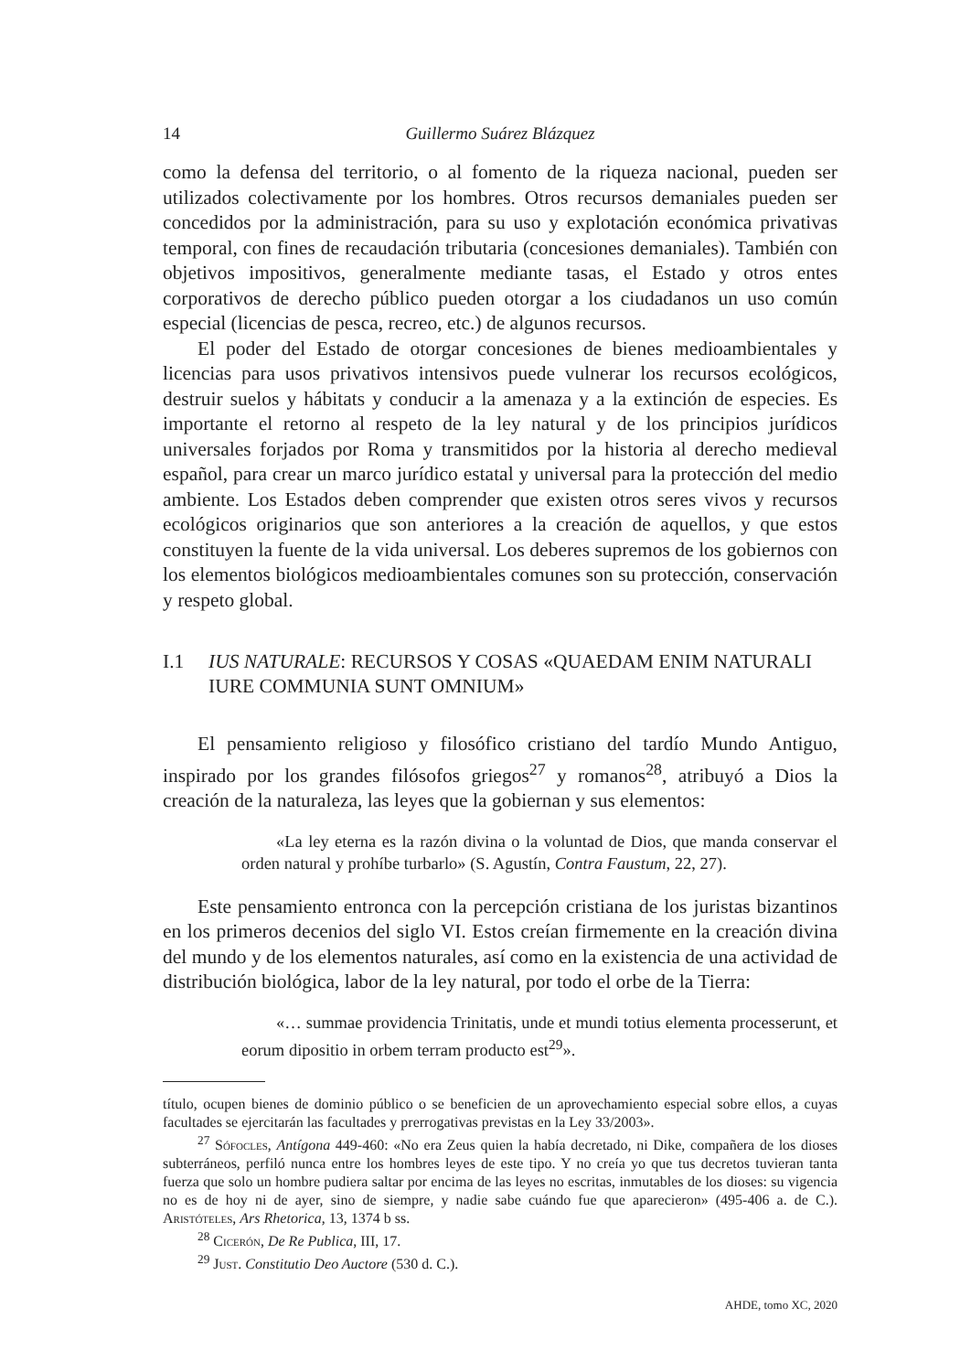14 Guillermo Suárez Blázquez
como la defensa del territorio, o al fomento de la riqueza nacional, pueden ser utilizados colectivamente por los hombres. Otros recursos demaniales pueden ser concedidos por la administración, para su uso y explotación económica privativas temporal, con fines de recaudación tributaria (concesiones demaniales). También con objetivos impositivos, generalmente mediante tasas, el Estado y otros entes corporativos de derecho público pueden otorgar a los ciudadanos un uso común especial (licencias de pesca, recreo, etc.) de algunos recursos.
El poder del Estado de otorgar concesiones de bienes medioambientales y licencias para usos privativos intensivos puede vulnerar los recursos ecológicos, destruir suelos y hábitats y conducir a la amenaza y a la extinción de especies. Es importante el retorno al respeto de la ley natural y de los principios jurídicos universales forjados por Roma y transmitidos por la historia al derecho medieval español, para crear un marco jurídico estatal y universal para la protección del medio ambiente. Los Estados deben comprender que existen otros seres vivos y recursos ecológicos originarios que son anteriores a la creación de aquellos, y que estos constituyen la fuente de la vida universal. Los deberes supremos de los gobiernos con los elementos biológicos medioambientales comunes son su protección, conservación y respeto global.
I.1 IUS NATURALE: RECURSOS Y COSAS «QUAEDAM ENIM NATURALI IURE COMMUNIA SUNT OMNIUM»
El pensamiento religioso y filosófico cristiano del tardío Mundo Antiguo, inspirado por los grandes filósofos griegos<sup>27</sup> y romanos<sup>28</sup>, atribuyó a Dios la creación de la naturaleza, las leyes que la gobiernan y sus elementos:
«La ley eterna es la razón divina o la voluntad de Dios, que manda conservar el orden natural y prohíbe turbarlo» (S. Agustín, Contra Faustum, 22, 27).
Este pensamiento entronca con la percepción cristiana de los juristas bizantinos en los primeros decenios del siglo VI. Estos creían firmemente en la creación divina del mundo y de los elementos naturales, así como en la existencia de una actividad de distribución biológica, labor de la ley natural, por todo el orbe de la Tierra:
«… summae providencia Trinitatis, unde et mundi totius elementa processerunt, et eorum dipositio in orbem terram producto est<sup>29</sup>».
título, ocupen bienes de dominio público o se beneficien de un aprovechamiento especial sobre ellos, a cuyas facultades se ejercitarán las facultades y prerrogativas previstas en la Ley 33/2003».
<sup>27</sup> Sófocles, Antígona 449-460: «No era Zeus quien la había decretado, ni Dike, compañera de los dioses subterráneos, perfiló nunca entre los hombres leyes de este tipo. Y no creía yo que tus decretos tuvieran tanta fuerza que solo un hombre pudiera saltar por encima de las leyes no escritas, inmutables de los dioses: su vigencia no es de hoy ni de ayer, sino de siempre, y nadie sabe cuándo fue que aparecieron» (495-406 a. de C.). Aristóteles, Ars Rhetorica, 13, 1374 b ss.
<sup>28</sup> Cicerón, De Re Publica, III, 17.
<sup>29</sup> Just. Constitutio Deo Auctore (530 d. C.).
AHDE, tomo XC, 2020